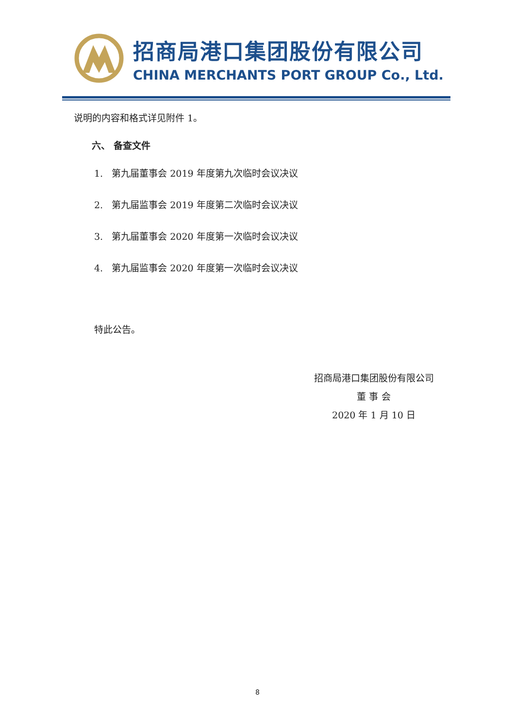招商局港口集团股份有限公司
CHINA MERCHANTS PORT GROUP Co., Ltd.
说明的内容和格式详见附件 1。
六、 备查文件
1. 第九届董事会 2019 年度第九次临时会议决议
2. 第九届监事会 2019 年度第二次临时会议决议
3. 第九届董事会 2020 年度第一次临时会议决议
4. 第九届监事会 2020 年度第一次临时会议决议
特此公告。
招商局港口集团股份有限公司
董 事 会
2020 年 1 月 10 日
8